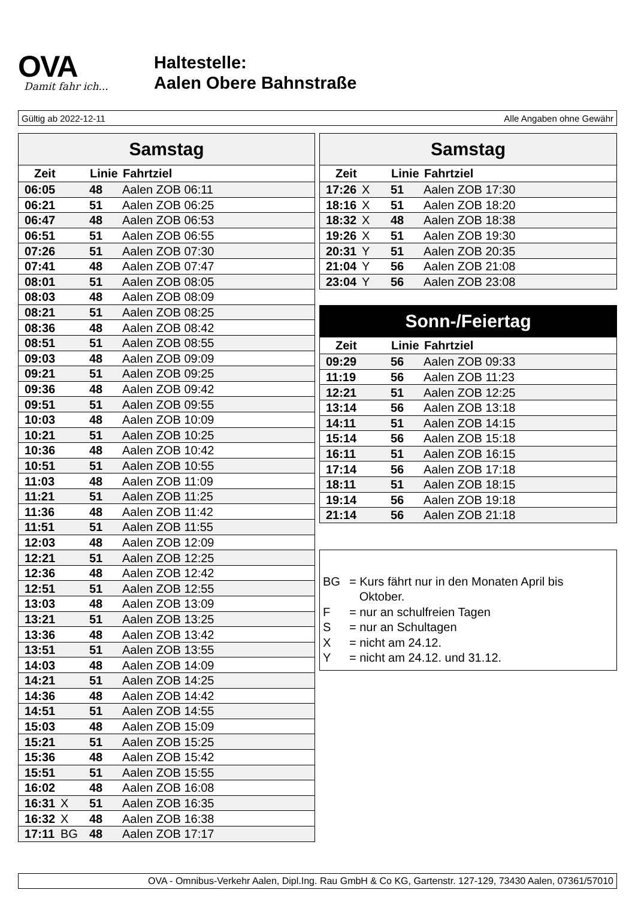OVA
Damit fahr ich...
Haltestelle:
Aalen Obere Bahnstraße
Gültig ab 2022-12-11 Alle Angaben ohne Gewähr
| Samstag | | | |
| --- | --- | --- | --- |
| Zeit | | Linie | Fahrtziel |
| 06:05 | | 48 | Aalen ZOB 06:11 |
| 06:21 | | 51 | Aalen ZOB 06:25 |
| 06:47 | | 48 | Aalen ZOB 06:53 |
| 06:51 | | 51 | Aalen ZOB 06:55 |
| 07:26 | | 51 | Aalen ZOB 07:30 |
| 07:41 | | 48 | Aalen ZOB 07:47 |
| 08:01 | | 51 | Aalen ZOB 08:05 |
| 08:03 | | 48 | Aalen ZOB 08:09 |
| 08:21 | | 51 | Aalen ZOB 08:25 |
| 08:36 | | 48 | Aalen ZOB 08:42 |
| 08:51 | | 51 | Aalen ZOB 08:55 |
| 09:03 | | 48 | Aalen ZOB 09:09 |
| 09:21 | | 51 | Aalen ZOB 09:25 |
| 09:36 | | 48 | Aalen ZOB 09:42 |
| 09:51 | | 51 | Aalen ZOB 09:55 |
| 10:03 | | 48 | Aalen ZOB 10:09 |
| 10:21 | | 51 | Aalen ZOB 10:25 |
| 10:36 | | 48 | Aalen ZOB 10:42 |
| 10:51 | | 51 | Aalen ZOB 10:55 |
| 11:03 | | 48 | Aalen ZOB 11:09 |
| 11:21 | | 51 | Aalen ZOB 11:25 |
| 11:36 | | 48 | Aalen ZOB 11:42 |
| 11:51 | | 51 | Aalen ZOB 11:55 |
| 12:03 | | 48 | Aalen ZOB 12:09 |
| 12:21 | | 51 | Aalen ZOB 12:25 |
| 12:36 | | 48 | Aalen ZOB 12:42 |
| 12:51 | | 51 | Aalen ZOB 12:55 |
| 13:03 | | 48 | Aalen ZOB 13:09 |
| 13:21 | | 51 | Aalen ZOB 13:25 |
| 13:36 | | 48 | Aalen ZOB 13:42 |
| 13:51 | | 51 | Aalen ZOB 13:55 |
| 14:03 | | 48 | Aalen ZOB 14:09 |
| 14:21 | | 51 | Aalen ZOB 14:25 |
| 14:36 | | 48 | Aalen ZOB 14:42 |
| 14:51 | | 51 | Aalen ZOB 14:55 |
| 15:03 | | 48 | Aalen ZOB 15:09 |
| 15:21 | | 51 | Aalen ZOB 15:25 |
| 15:36 | | 48 | Aalen ZOB 15:42 |
| 15:51 | | 51 | Aalen ZOB 15:55 |
| 16:02 | | 48 | Aalen ZOB 16:08 |
| 16:31 | X | 51 | Aalen ZOB 16:35 |
| 16:32 | X | 48 | Aalen ZOB 16:38 |
| 17:11 | BG | 48 | Aalen ZOB 17:17 |
| Samstag | | | |
| --- | --- | --- | --- |
| Zeit | | Linie | Fahrtziel |
| 17:26 | X | 51 | Aalen ZOB 17:30 |
| 18:16 | X | 51 | Aalen ZOB 18:20 |
| 18:32 | X | 48 | Aalen ZOB 18:38 |
| 19:26 | X | 51 | Aalen ZOB 19:30 |
| 20:31 | Y | 51 | Aalen ZOB 20:35 |
| 21:04 | Y | 56 | Aalen ZOB 21:08 |
| 23:04 | Y | 56 | Aalen ZOB 23:08 |
| Sonn-/Feiertag | | | |
| --- | --- | --- | --- |
| Zeit | | Linie | Fahrtziel |
| 09:29 | | 56 | Aalen ZOB 09:33 |
| 11:19 | | 56 | Aalen ZOB 11:23 |
| 12:21 | | 51 | Aalen ZOB 12:25 |
| 13:14 | | 56 | Aalen ZOB 13:18 |
| 14:11 | | 51 | Aalen ZOB 14:15 |
| 15:14 | | 56 | Aalen ZOB 15:18 |
| 16:11 | | 51 | Aalen ZOB 16:15 |
| 17:14 | | 56 | Aalen ZOB 17:18 |
| 18:11 | | 51 | Aalen ZOB 18:15 |
| 19:14 | | 56 | Aalen ZOB 19:18 |
| 21:14 | | 56 | Aalen ZOB 21:18 |
BG = Kurs fährt nur in den Monaten April bis
Oktober.
F = nur an schulfreien Tagen
S = nur an Schultagen
X = nicht am 24.12.
Y = nicht am 24.12. und 31.12.
OVA - Omnibus-Verkehr Aalen, Dipl.Ing. Rau GmbH & Co KG, Gartenstr. 127-129, 73430 Aalen, 07361/57010